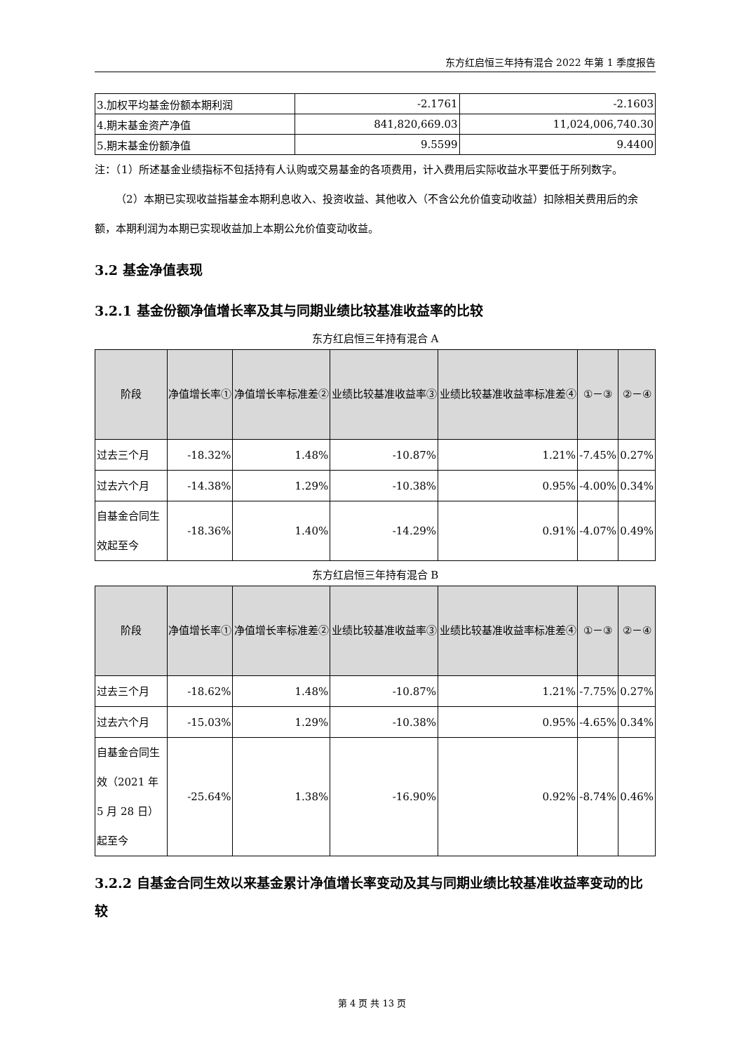东方红启恒三年持有混合 2022 年第 1 季度报告
| 3.加权平均基金份额本期利润 | -2.1761 | -2.1603 |
| 4.期末基金资产净值 | 841,820,669.03 | 11,024,006,740.30 |
| 5.期末基金份额净值 | 9.5599 | 9.4400 |
注：（1）所述基金业绩指标不包括持有人认购或交易基金的各项费用，计入费用后实际收益水平要低于所列数字。
（2）本期已实现收益指基金本期利息收入、投资收益、其他收入（不含公允价值变动收益）扣除相关费用后的余额，本期利润为本期已实现收益加上本期公允价值变动收益。
3.2 基金净值表现
3.2.1 基金份额净值增长率及其与同期业绩比较基准收益率的比较
东方红启恒三年持有混合 A
| 阶段 | 净值增长率① | 净值增长率标准差② | 业绩比较基准收益率③ | 业绩比较基准收益率标准差④ | ①－③ | ②－④ |
| --- | --- | --- | --- | --- | --- | --- |
| 过去三个月 | -18.32% | 1.48% | -10.87% | 1.21% | -7.45% | 0.27% |
| 过去六个月 | -14.38% | 1.29% | -10.38% | 0.95% | -4.00% | 0.34% |
| 自基金合同生效起至今 | -18.36% | 1.40% | -14.29% | 0.91% | -4.07% | 0.49% |
东方红启恒三年持有混合 B
| 阶段 | 净值增长率① | 净值增长率标准差② | 业绩比较基准收益率③ | 业绩比较基准收益率标准差④ | ①－③ | ②－④ |
| --- | --- | --- | --- | --- | --- | --- |
| 过去三个月 | -18.62% | 1.48% | -10.87% | 1.21% | -7.75% | 0.27% |
| 过去六个月 | -15.03% | 1.29% | -10.38% | 0.95% | -4.65% | 0.34% |
| 自基金合同生效（2021 年 5 月 28 日）起至今 | -25.64% | 1.38% | -16.90% | 0.92% | -8.74% | 0.46% |
3.2.2 自基金合同生效以来基金累计净值增长率变动及其与同期业绩比较基准收益率变动的比较
第 4 页 共 13 页